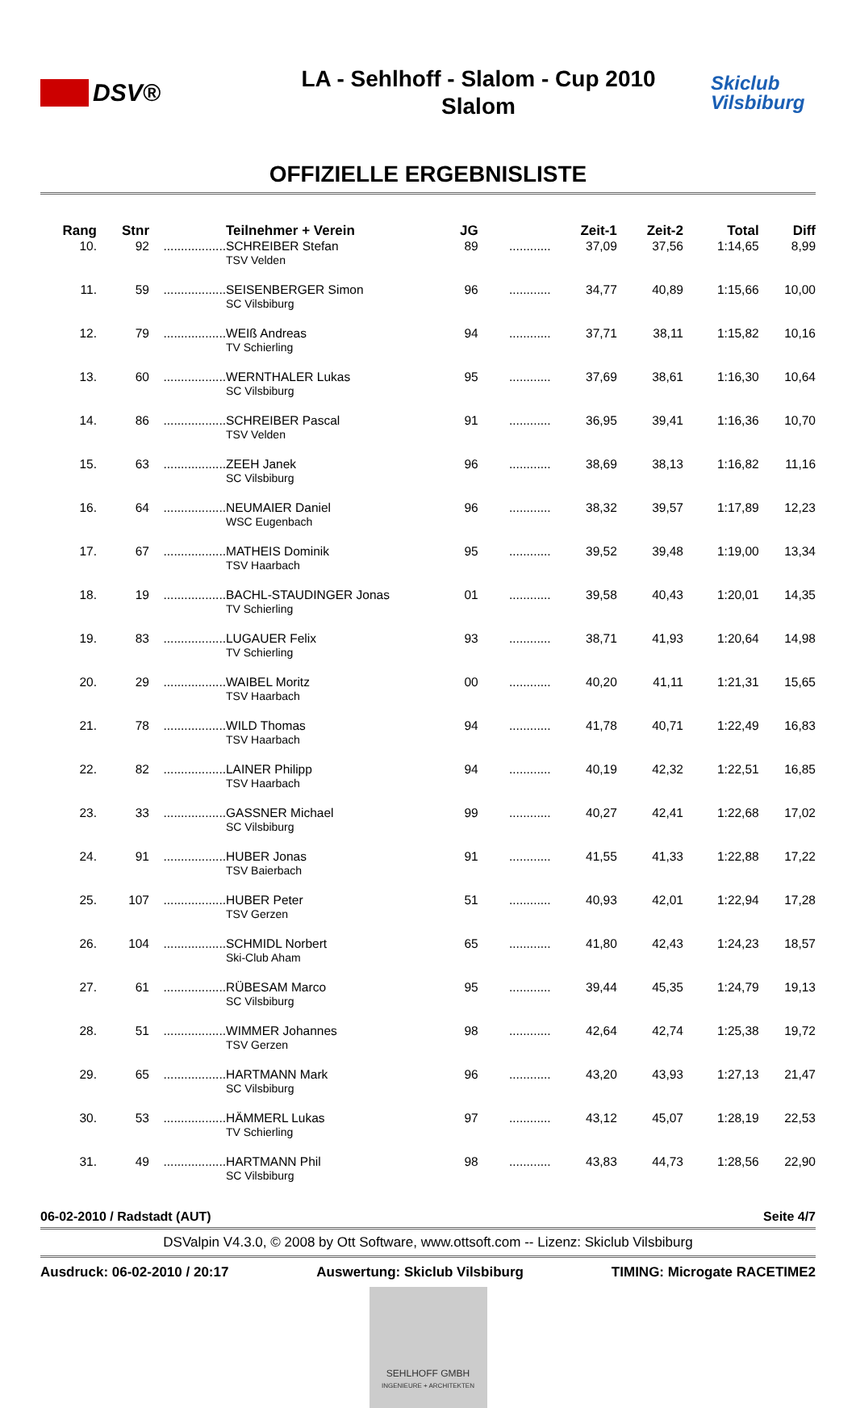DSV®
LA - Sehlhoff - Slalom - Cup 2010
Slalom
Skiclub
Vilsbiburg
OFFIZIELLE ERGEBNISLISTE
| Rang | Stnr | | Teilnehmer + Verein | JG | | Zeit-1 | Zeit-2 | Total | Diff |
| --- | --- | --- | --- | --- | --- | --- | --- | --- | --- |
| 10. | 92 | .................. | SCHREIBER Stefan | 89 | ............ | 37,09 | 37,56 | 1:14,65 | 8,99 |
| | | | TSV Velden | | | | | | |
| 11. | 59 | .................. | SEISENBERGER Simon | 96 | ............ | 34,77 | 40,89 | 1:15,66 | 10,00 |
| | | | SC Vilsbiburg | | | | | | |
| 12. | 79 | .................. | WEIß Andreas | 94 | ............ | 37,71 | 38,11 | 1:15,82 | 10,16 |
| | | | TV Schierling | | | | | | |
| 13. | 60 | .................. | WERNTHALER Lukas | 95 | ............ | 37,69 | 38,61 | 1:16,30 | 10,64 |
| | | | SC Vilsbiburg | | | | | | |
| 14. | 86 | .................. | SCHREIBER Pascal | 91 | ............ | 36,95 | 39,41 | 1:16,36 | 10,70 |
| | | | TSV Velden | | | | | | |
| 15. | 63 | .................. | ZEEH Janek | 96 | ............ | 38,69 | 38,13 | 1:16,82 | 11,16 |
| | | | SC Vilsbiburg | | | | | | |
| 16. | 64 | .................. | NEUMAIER Daniel | 96 | ............ | 38,32 | 39,57 | 1:17,89 | 12,23 |
| | | | WSC Eugenbach | | | | | | |
| 17. | 67 | .................. | MATHEIS Dominik | 95 | ............ | 39,52 | 39,48 | 1:19,00 | 13,34 |
| | | | TSV Haarbach | | | | | | |
| 18. | 19 | .................. | BACHL-STAUDINGER Jonas | 01 | ............ | 39,58 | 40,43 | 1:20,01 | 14,35 |
| | | | TV Schierling | | | | | | |
| 19. | 83 | .................. | LUGAUER Felix | 93 | ............ | 38,71 | 41,93 | 1:20,64 | 14,98 |
| | | | TV Schierling | | | | | | |
| 20. | 29 | .................. | WAIBEL Moritz | 00 | ............ | 40,20 | 41,11 | 1:21,31 | 15,65 |
| | | | TSV Haarbach | | | | | | |
| 21. | 78 | .................. | WILD Thomas | 94 | ............ | 41,78 | 40,71 | 1:22,49 | 16,83 |
| | | | TSV Haarbach | | | | | | |
| 22. | 82 | .................. | LAINER Philipp | 94 | ............ | 40,19 | 42,32 | 1:22,51 | 16,85 |
| | | | TSV Haarbach | | | | | | |
| 23. | 33 | .................. | GASSNER Michael | 99 | ............ | 40,27 | 42,41 | 1:22,68 | 17,02 |
| | | | SC Vilsbiburg | | | | | | |
| 24. | 91 | .................. | HUBER Jonas | 91 | ............ | 41,55 | 41,33 | 1:22,88 | 17,22 |
| | | | TSV Baierbach | | | | | | |
| 25. | 107 | .................. | HUBER Peter | 51 | ............ | 40,93 | 42,01 | 1:22,94 | 17,28 |
| | | | TSV Gerzen | | | | | | |
| 26. | 104 | .................. | SCHMIDL Norbert | 65 | ............ | 41,80 | 42,43 | 1:24,23 | 18,57 |
| | | | Ski-Club Aham | | | | | | |
| 27. | 61 | .................. | RÜBESAM Marco | 95 | ............ | 39,44 | 45,35 | 1:24,79 | 19,13 |
| | | | SC Vilsbiburg | | | | | | |
| 28. | 51 | .................. | WIMMER Johannes | 98 | ............ | 42,64 | 42,74 | 1:25,38 | 19,72 |
| | | | TSV Gerzen | | | | | | |
| 29. | 65 | .................. | HARTMANN Mark | 96 | ............ | 43,20 | 43,93 | 1:27,13 | 21,47 |
| | | | SC Vilsbiburg | | | | | | |
| 30. | 53 | .................. | HÄMMERL Lukas | 97 | ............ | 43,12 | 45,07 | 1:28,19 | 22,53 |
| | | | TV Schierling | | | | | | |
| 31. | 49 | .................. | HARTMANN Phil | 98 | ............ | 43,83 | 44,73 | 1:28,56 | 22,90 |
| | | | SC Vilsbiburg | | | | | | |
06-02-2010 / Radstadt (AUT) Seite 4/7
DSValpin V4.3.0, © 2008 by Ott Software, www.ottsoft.com -- Lizenz: Skiclub Vilsbiburg
Ausdruck: 06-02-2010 / 20:17 Auswertung: Skiclub Vilsbiburg TIMING: Microgate RACETIME2
SEHLHOFF GMBH
INGENIEURE + ARCHITEKTEN